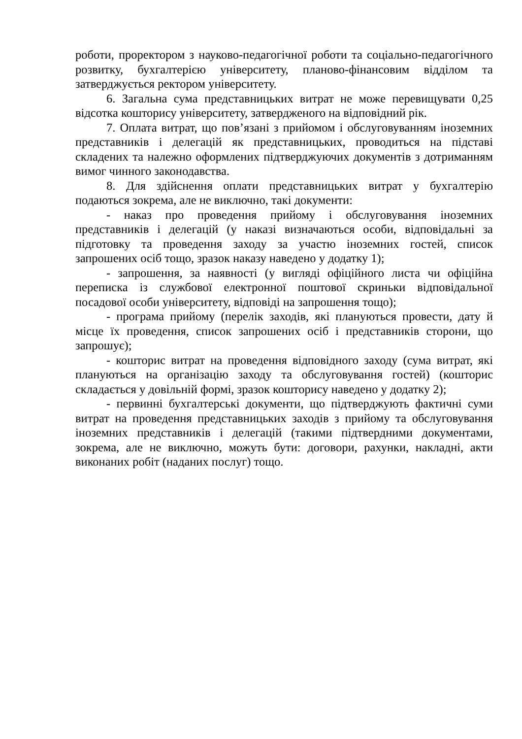роботи, проректором з науково-педагогічної роботи та соціально-педагогічного розвитку, бухгалтерією університету, планово-фінансовим відділом та затверджується ректором університету.
6. Загальна сума представницьких витрат не може перевищувати 0,25 відсотка кошторису університету, затвердженого на відповідний рік.
7. Оплата витрат, що пов’язані з прийомом і обслуговуванням іноземних представників і делегацій як представницьких, проводиться на підставі складених та належно оформлених підтверджуючих документів з дотриманням вимог чинного законодавства.
8. Для здійснення оплати представницьких витрат у бухгалтерію подаються зокрема, але не виключно, такі документи:
- наказ про проведення прийому і обслуговування іноземних представників і делегацій (у наказі визначаються особи, відповідальні за підготовку та проведення заходу за участю іноземних гостей, список запрошених осіб тощо, зразок наказу наведено у додатку 1);
- запрошення, за наявності (у вигляді офіційного листа чи офіційна переписка із службової електронної поштової скриньки відповідальної посадової особи університету, відповіді на запрошення тощо);
- програма прийому (перелік заходів, які плануються провести, дату й місце їх проведення, список запрошених осіб і представників сторони, що запрошує);
- кошторис витрат на проведення відповідного заходу (сума витрат, які плануються на організацію заходу та обслуговування гостей) (кошторис складається у довільній формі, зразок кошторису наведено у додатку 2);
- первинні бухгалтерські документи, що підтверджують фактичні суми витрат на проведення представницьких заходів з прийому та обслуговування іноземних представників і делегацій (такими підтвердними документами, зокрема, але не виключно, можуть бути: договори, рахунки, накладні, акти виконаних робіт (наданих послуг) тощо.